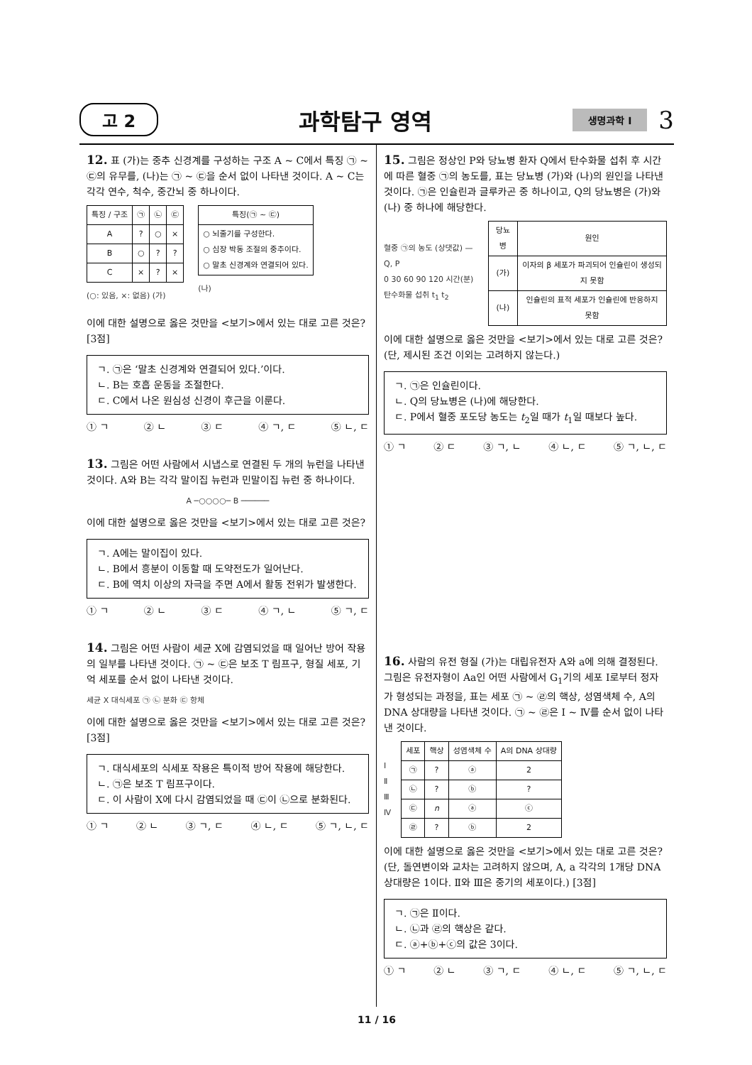고 2
과학탐구 영역
생명과학 I
3
12. 표 (가)는 중추 신경계를 구성하는 구조 A ~ C에서 특징 ㉠ ~ ㉢의 유무를, (나)는 ㉠ ~ ㉢을 순서 없이 나타낸 것이다. A ~ C는 각각 연수, 척수, 중간뇌 중 하나이다.
| 특징 / 구조 | ㉠ | ㉡ | ㉢ |
| --- | --- | --- | --- |
| A | ? | ○ | × |
| B | ○ | ? | ? |
| C | × | ? | × |
(○: 있음, ×: 없음) (가)
| 특징(㉠ ~ ㉢) |
| --- |
| ○ 뇌줄기를 구성한다. ○ 심장 박동 조절의 중추이다. ○ 말초 신경계와 연결되어 있다. |
(나)
이에 대한 설명으로 옳은 것만을 <보기>에서 있는 대로 고른 것은? [3점]
ㄱ. ㉠은 ‘말초 신경계와 연결되어 있다.’이다.
ㄴ. B는 호흡 운동을 조절한다.
ㄷ. C에서 나온 원심성 신경이 후근을 이룬다.
① ㄱ ② ㄴ ③ ㄷ ④ ㄱ, ㄷ ⑤ ㄴ, ㄷ
13. 그림은 어떤 사람에서 시냅스로 연결된 두 개의 뉴런을 나타낸 것이다. A와 B는 각각 말이집 뉴런과 민말이집 뉴런 중 하나이다.
A ─○○○○─ B ──────
이에 대한 설명으로 옳은 것만을 <보기>에서 있는 대로 고른 것은?
ㄱ. A에는 말이집이 있다.
ㄴ. B에서 흥분이 이동할 때 도약전도가 일어난다.
ㄷ. B에 역치 이상의 자극을 주면 A에서 활동 전위가 발생한다.
① ㄱ ② ㄴ ③ ㄷ ④ ㄱ, ㄴ ⑤ ㄱ, ㄷ
14. 그림은 어떤 사람이 세균 X에 감염되었을 때 일어난 방어 작용의 일부를 나타낸 것이다. ㉠ ~ ㉢은 보조 T 림프구, 형질 세포, 기억 세포를 순서 없이 나타낸 것이다.
세균 X 대식세포 ㉠ ㉡ 분화 ㉢ 항체
이에 대한 설명으로 옳은 것만을 <보기>에서 있는 대로 고른 것은? [3점]
ㄱ. 대식세포의 식세포 작용은 특이적 방어 작용에 해당한다.
ㄴ. ㉠은 보조 T 림프구이다.
ㄷ. 이 사람이 X에 다시 감염되었을 때 ㉢이 ㉡으로 분화된다.
① ㄱ ② ㄴ ③ ㄱ, ㄷ ④ ㄴ, ㄷ ⑤ ㄱ, ㄴ, ㄷ
15. 그림은 정상인 P와 당뇨병 환자 Q에서 탄수화물 섭취 후 시간에 따른 혈중 ㉠의 농도를, 표는 당뇨병 (가)와 (나)의 원인을 나타낸 것이다. ㉠은 인슐린과 글루카곤 중 하나이고, Q의 당뇨병은 (가)와 (나) 중 하나에 해당한다.
혈중 ㉠의 농도 (상댓값) — Q, P
0 30 60 90 120 시간(분)
탄수화물 섭취 t<sub>1</sub> t<sub>2</sub>
| 당뇨병 | 원인 |
| --- | --- |
| (가) | 이자의 β 세포가 파괴되어 인슐린이 생성되지 못함 |
| (나) | 인슐린의 표적 세포가 인슐린에 반응하지 못함 |
이에 대한 설명으로 옳은 것만을 <보기>에서 있는 대로 고른 것은? (단, 제시된 조건 이외는 고려하지 않는다.)
ㄱ. ㉠은 인슐린이다.
ㄴ. Q의 당뇨병은 (나)에 해당한다.
ㄷ. P에서 혈중 포도당 농도는 t<sub>2</sub>일 때가 t<sub>1</sub>일 때보다 높다.
① ㄱ ② ㄷ ③ ㄱ, ㄴ ④ ㄴ, ㄷ ⑤ ㄱ, ㄴ, ㄷ
16. 사람의 유전 형질 (가)는 대립유전자 A와 a에 의해 결정된다. 그림은 유전자형이 Aa인 어떤 사람에서 G<sub>1</sub>기의 세포 Ⅰ로부터 정자가 형성되는 과정을, 표는 세포 ㉠ ~ ㉣의 핵상, 성염색체 수, A의 DNA 상대량을 나타낸 것이다. ㉠ ~ ㉣은 Ⅰ ~ Ⅳ를 순서 없이 나타낸 것이다.
Ⅰ
Ⅱ
Ⅲ
Ⅳ
| 세포 | 핵상 | 성염색체 수 | A의 DNA 상대량 |
| --- | --- | --- | --- |
| ㉠ | ? | ⓐ | 2 |
| ㉡ | ? | ⓑ | ? |
| ㉢ | n | ⓐ | ⓒ |
| ㉣ | ? | ⓑ | 2 |
이에 대한 설명으로 옳은 것만을 <보기>에서 있는 대로 고른 것은? (단, 돌연변이와 교차는 고려하지 않으며, A, a 각각의 1개당 DNA 상대량은 1이다. Ⅱ와 Ⅲ은 중기의 세포이다.) [3점]
ㄱ. ㉠은 Ⅱ이다.
ㄴ. ㉡과 ㉣의 핵상은 같다.
ㄷ. ⓐ+ⓑ+ⓒ의 값은 3이다.
① ㄱ ② ㄴ ③ ㄱ, ㄷ ④ ㄴ, ㄷ ⑤ ㄱ, ㄴ, ㄷ
11 / 16